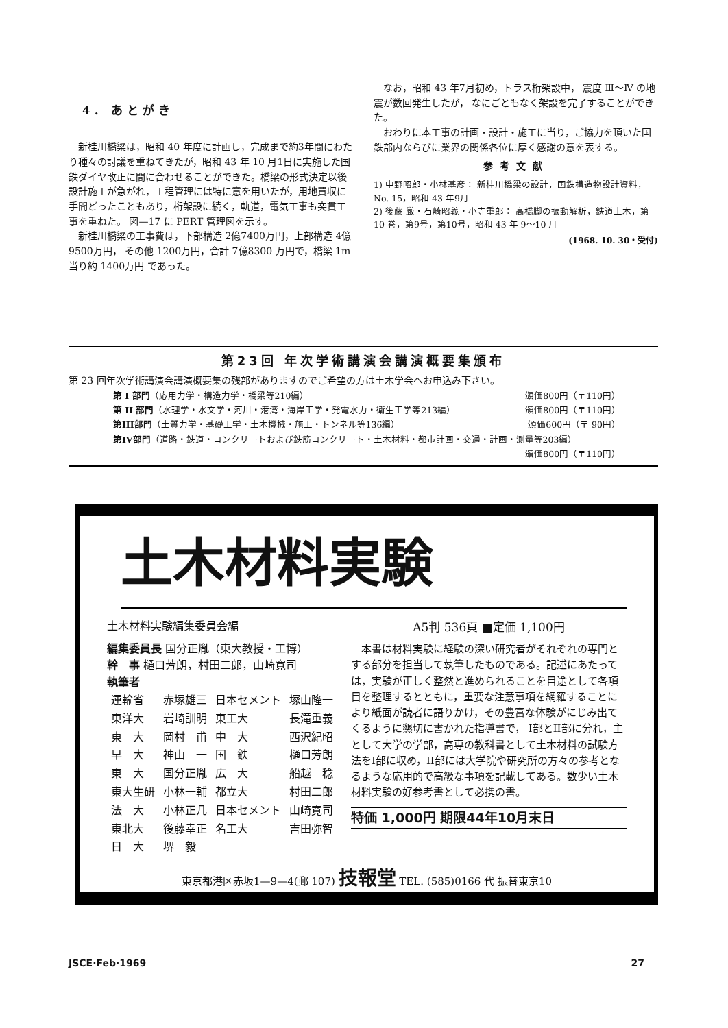4. あとがき
新桂川橋梁は，昭和 40 年度に計画し，完成まで約3年間にわたり種々の討議を重ねてきたが，昭和 43 年 10 月1日に実施した国鉄ダイヤ改正に間に合わせることができた。橋梁の形式決定以後設計施工が急がれ，工程管理には特に意を用いたが，用地買収に手間どったこともあり，桁架設に続く，軌道，電気工事も突貫工事を重ねた。 図—17 に PERT 管理図を示す。
新桂川橋梁の工事費は，下部構造 2億7400万円，上部構造 4億9500万円， その他 1200万円，合計 7億8300 万円で，橋梁 1m 当り約 1400万円 であった。
なお，昭和 43 年7月初め，トラス桁架設中， 震度 Ⅲ～Ⅳ の地震が数回発生したが， なにごともなく架設を完了することができた。
おわりに本工事の計画・設計・施工に当り，ご協力を頂いた国鉄部内ならびに業界の関係各位に厚く感謝の意を表する。
参考文献
1) 中野昭郎・小林基彦： 新桂川橋梁の設計，国鉄構造物設計資料，No. 15，昭和 43 年9月
2) 後藤 厳・石崎昭義・小寺重郎： 高橋脚の振動解析，鉄道土木，第 10 巻，第9号，第10号，昭和 43 年 9～10 月
(1968. 10. 30・受付)
第23回 年次学術講演会講演概要集頒布
第 23 回年次学術講演会講演概要集の残部がありますのでご希望の方は土木学会へお申込み下さい。
| 第 I 部門 （応用力学・構造力学・橋梁等210編） | 頒価800円（〒110円） |
| 第 II 部門 （水理学・水文学・河川・港湾・海岸工学・発電水力・衛生工学等213編） | 頒価800円（〒110円） |
| 第III部門 （土質力学・基礎工学・土木機械・施工・トンネル等136編） | 頒価600円（〒 90円） |
| 第IV部門 （道路・鉄道・コンクリートおよび鉄筋コンクリート・土木材料・都市計画・交通・計画・測量等203編） | |
| | 頒価800円（〒110円） |
土木材料実験
土木材料実験編集委員会編
編集委員長 国分正胤（東大教授・工博）
幹　事 樋口芳朗，村田二郎，山崎寛司
執筆者
| 運輸省 | 赤塚雄三 | 日本セメント | 塚山隆一 |
| 東洋大 | 岩崎訓明 | 東工大 | 長滝重義 |
| 東 大 | 岡村 甫 | 中 大 | 西沢紀昭 |
| 早 大 | 神山 一 | 国 鉄 | 樋口芳朗 |
| 東 大 | 国分正胤 | 広 大 | 船越 稔 |
| 東大生研 | 小林一輔 | 都立大 | 村田二郎 |
| 法 大 | 小林正几 | 日本セメント | 山崎寛司 |
| 東北大 | 後藤幸正 | 名工大 | 吉田弥智 |
| 日 大 | 堺 毅 | | |
A5判 536頁 ■定価 1,100円
本書は材料実験に経験の深い研究者がそれぞれの専門とする部分を担当して執筆したものである。記述にあたっては，実験が正しく整然と進められることを目途として各項目を整理するとともに，重要な注意事項を網羅することにより紙面が読者に語りかけ，その豊富な体験がにじみ出てくるように懇切に書かれた指導書で， I部とII部に分れ，主として大学の学部，高専の教科書として土木材料の試験方法をI部に収め，II部には大学院や研究所の方々の参考となるような応用的で高級な事項を記載してある。数少い土木材料実験の好参考書として必携の書。
特価 1,000円 期限44年10月末日
東京都港区赤坂1—9—4(郵 107) 技報堂 TEL. (585)0166 代 振替東京10
JSCE·Feb·1969 27